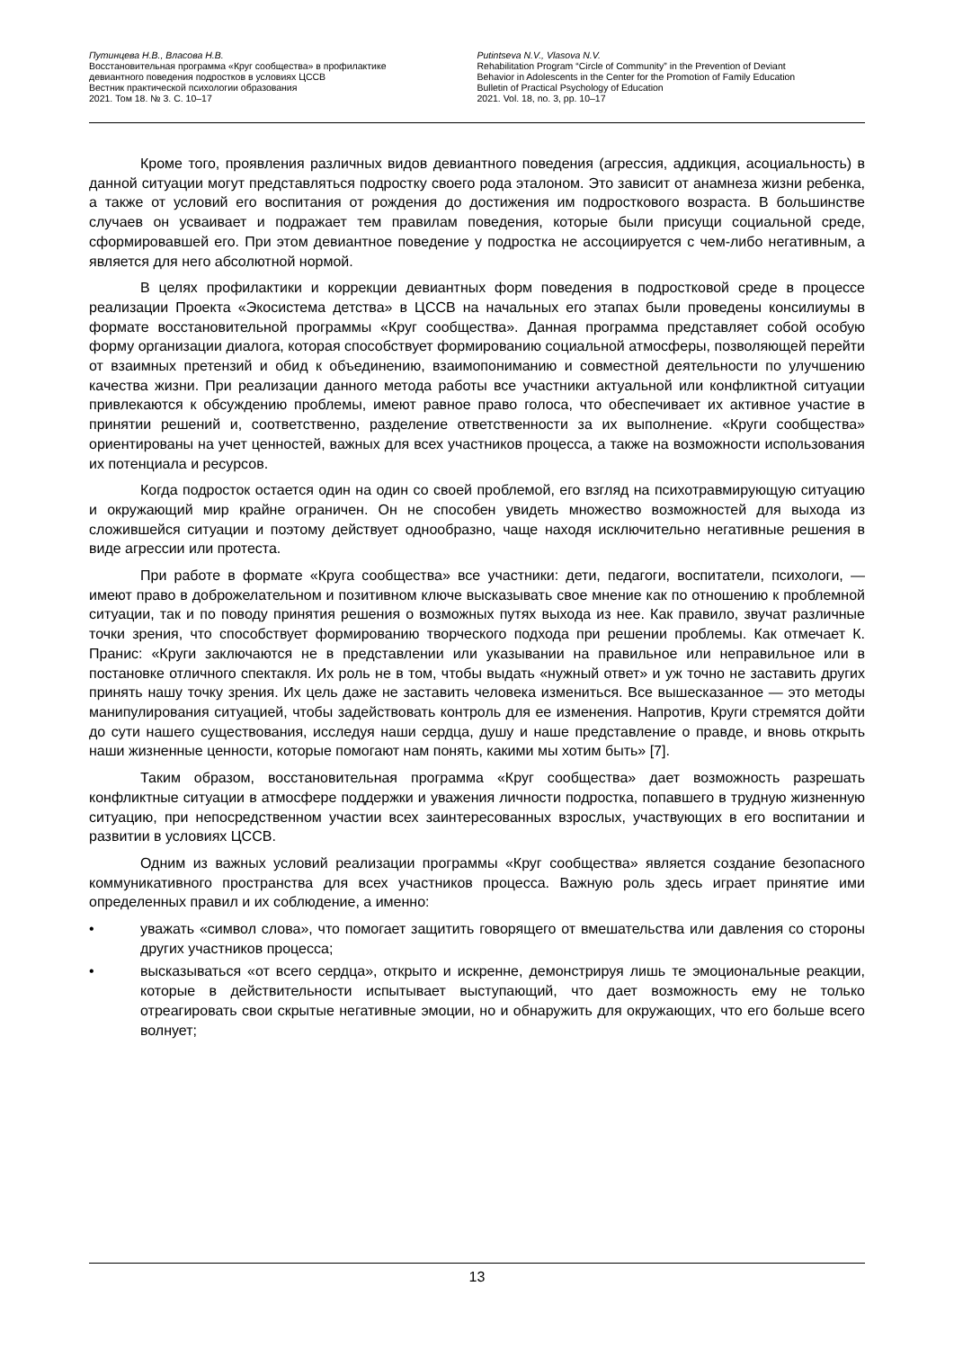Путинцева Н.В., Власова Н.В.
Восстановительная программа «Круг сообщества» в профилактике
девиантного поведения подростков в условиях ЦССВ
Вестник практической психологии образования
2021. Том 18. № 3. С. 10–17
Putintseva N.V., Vlasova N.V.
Rehabilitation Program “Circle of Community” in the Prevention of Deviant
Behavior in Adolescents in the Center for the Promotion of Family Education
Bulletin of Practical Psychology of Education
2021. Vol. 18, no. 3, pp. 10–17
Кроме того, проявления различных видов девиантного поведения (агрессия, аддикция, асоциальность) в данной ситуации могут представляться подростку своего рода эталоном. Это зависит от анамнеза жизни ребенка, а также от условий его воспитания от рождения до достижения им подросткового возраста. В большинстве случаев он усваивает и подражает тем правилам поведения, которые были присущи социальной среде, сформировавшей его. При этом девиантное поведение у подростка не ассоциируется с чем-либо негативным, а является для него абсолютной нормой.
В целях профилактики и коррекции девиантных форм поведения в подростковой среде в процессе реализации Проекта «Экосистема детства» в ЦССВ на начальных его этапах были проведены консилиумы в формате восстановительной программы «Круг сообщества». Данная программа представляет собой особую форму организации диалога, которая способствует формированию социальной атмосферы, позволяющей перейти от взаимных претензий и обид к объединению, взаимопониманию и совместной деятельности по улучшению качества жизни. При реализации данного метода работы все участники актуальной или конфликтной ситуации привлекаются к обсуждению проблемы, имеют равное право голоса, что обеспечивает их активное участие в принятии решений и, соответственно, разделение ответственности за их выполнение. «Круги сообщества» ориентированы на учет ценностей, важных для всех участников процесса, а также на возможности использования их потенциала и ресурсов.
Когда подросток остается один на один со своей проблемой, его взгляд на психотравмирующую ситуацию и окружающий мир крайне ограничен. Он не способен увидеть множество возможностей для выхода из сложившейся ситуации и поэтому действует однообразно, чаще находя исключительно негативные решения в виде агрессии или протеста.
При работе в формате «Круга сообщества» все участники: дети, педагоги, воспитатели, психологи, — имеют право в доброжелательном и позитивном ключе высказывать свое мнение как по отношению к проблемной ситуации, так и по поводу принятия решения о возможных путях выхода из нее. Как правило, звучат различные точки зрения, что способствует формированию творческого подхода при решении проблемы. Как отмечает К. Пранис: «Круги заключаются не в представлении или указывании на правильное или неправильное или в постановке отличного спектакля. Их роль не в том, чтобы выдать «нужный ответ» и уж точно не заставить других принять нашу точку зрения. Их цель даже не заставить человека измениться. Все вышесказанное — это методы манипулирования ситуацией, чтобы задействовать контроль для ее изменения. Напротив, Круги стремятся дойти до сути нашего существования, исследуя наши сердца, душу и наше представление о правде, и вновь открыть наши жизненные ценности, которые помогают нам понять, какими мы хотим быть» [7].
Таким образом, восстановительная программа «Круг сообщества» дает возможность разрешать конфликтные ситуации в атмосфере поддержки и уважения личности подростка, попавшего в трудную жизненную ситуацию, при непосредственном участии всех заинтересованных взрослых, участвующих в его воспитании и развитии в условиях ЦССВ.
Одним из важных условий реализации программы «Круг сообщества» является создание безопасного коммуникативного пространства для всех участников процесса. Важную роль здесь играет принятие ими определенных правил и их соблюдение, а именно:
• уважать «символ слова», что помогает защитить говорящего от вмешательства или давления со стороны других участников процесса;
• высказываться «от всего сердца», открыто и искренне, демонстрируя лишь те эмоциональные реакции, которые в действительности испытывает выступающий, что дает возможность ему не только отреагировать свои скрытые негативные эмоции, но и обнаружить для окружающих, что его больше всего волнует;
13